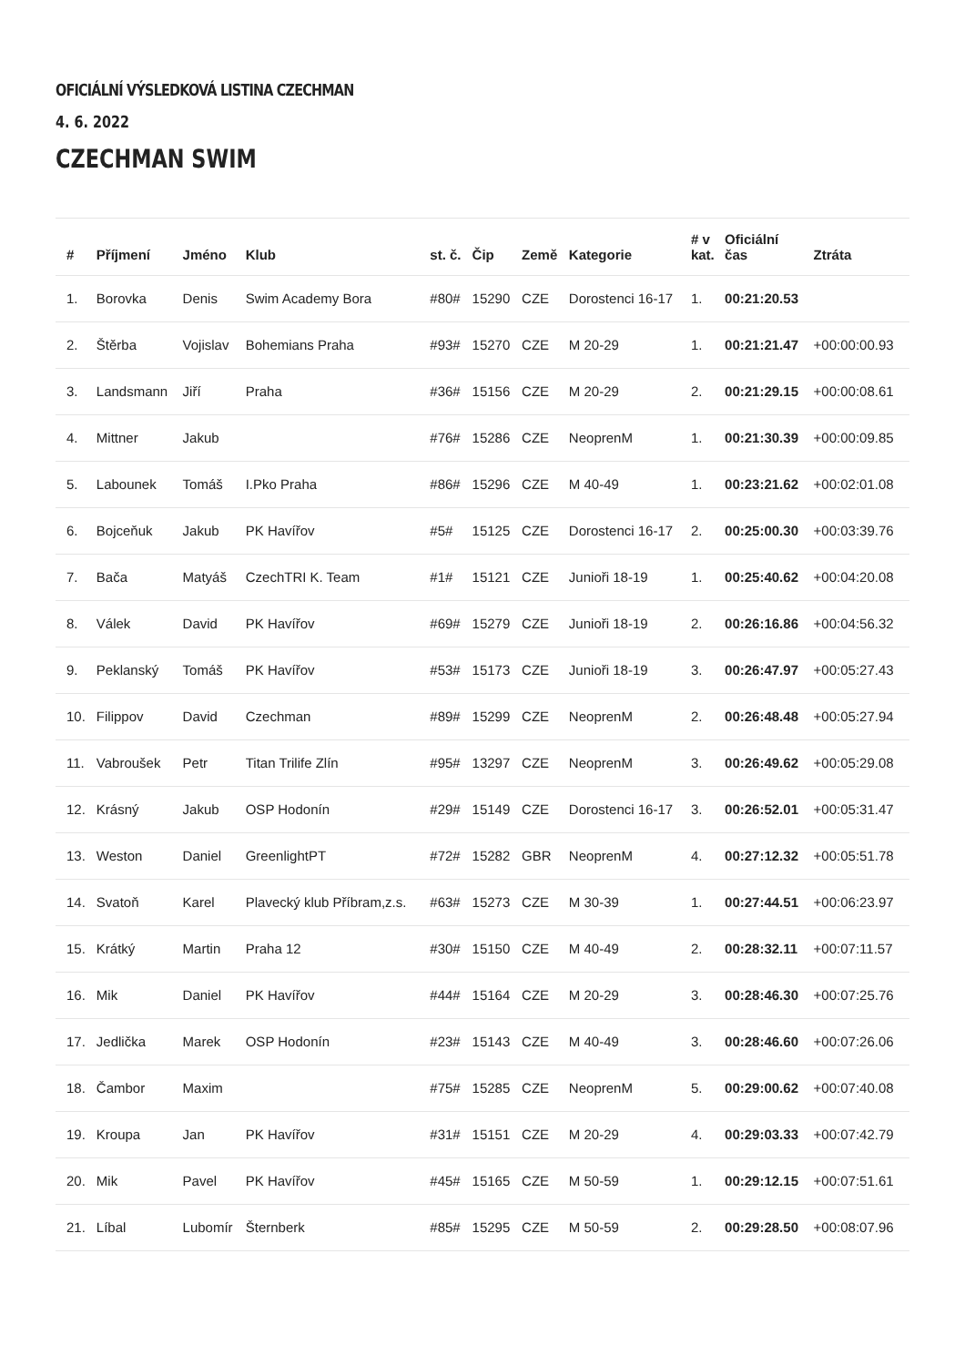OFICIÁLNÍ VÝSLEDKOVÁ LISTINA CZECHMAN
4. 6. 2022
CZECHMAN SWIM
| # | Příjmení | Jméno | Klub | st. č. | Čip | Země | Kategorie | # v kat. | Oficiální čas | Ztráta |
| --- | --- | --- | --- | --- | --- | --- | --- | --- | --- | --- |
| 1. | Borovka | Denis | Swim Academy Bora | #80# | 15290 | CZE | Dorostenci 16-17 | 1. | 00:21:20.53 | |
| 2. | Štěrba | Vojislav | Bohemians Praha | #93# | 15270 | CZE | M 20-29 | 1. | 00:21:21.47 | +00:00:00.93 |
| 3. | Landsmann | Jiří | Praha | #36# | 15156 | CZE | M 20-29 | 2. | 00:21:29.15 | +00:00:08.61 |
| 4. | Mittner | Jakub | | #76# | 15286 | CZE | NeoprenM | 1. | 00:21:30.39 | +00:00:09.85 |
| 5. | Labounek | Tomáš | I.Pko Praha | #86# | 15296 | CZE | M 40-49 | 1. | 00:23:21.62 | +00:02:01.08 |
| 6. | Bojceňuk | Jakub | PK Havířov | #5# | 15125 | CZE | Dorostenci 16-17 | 2. | 00:25:00.30 | +00:03:39.76 |
| 7. | Bača | Matyáš | CzechTRI K. Team | #1# | 15121 | CZE | Junioři 18-19 | 1. | 00:25:40.62 | +00:04:20.08 |
| 8. | Válek | David | PK Havířov | #69# | 15279 | CZE | Junioři 18-19 | 2. | 00:26:16.86 | +00:04:56.32 |
| 9. | Peklanský | Tomáš | PK Havířov | #53# | 15173 | CZE | Junioři 18-19 | 3. | 00:26:47.97 | +00:05:27.43 |
| 10. | Filippov | David | Czechman | #89# | 15299 | CZE | NeoprenM | 2. | 00:26:48.48 | +00:05:27.94 |
| 11. | Vabroušek | Petr | Titan Trilife Zlín | #95# | 13297 | CZE | NeoprenM | 3. | 00:26:49.62 | +00:05:29.08 |
| 12. | Krásný | Jakub | OSP Hodonín | #29# | 15149 | CZE | Dorostenci 16-17 | 3. | 00:26:52.01 | +00:05:31.47 |
| 13. | Weston | Daniel | GreenlightPT | #72# | 15282 | GBR | NeoprenM | 4. | 00:27:12.32 | +00:05:51.78 |
| 14. | Svatoň | Karel | Plavecký klub Příbram,z.s. | #63# | 15273 | CZE | M 30-39 | 1. | 00:27:44.51 | +00:06:23.97 |
| 15. | Krátký | Martin | Praha 12 | #30# | 15150 | CZE | M 40-49 | 2. | 00:28:32.11 | +00:07:11.57 |
| 16. | Mik | Daniel | PK Havířov | #44# | 15164 | CZE | M 20-29 | 3. | 00:28:46.30 | +00:07:25.76 |
| 17. | Jedlička | Marek | OSP Hodonín | #23# | 15143 | CZE | M 40-49 | 3. | 00:28:46.60 | +00:07:26.06 |
| 18. | Čambor | Maxim | | #75# | 15285 | CZE | NeoprenM | 5. | 00:29:00.62 | +00:07:40.08 |
| 19. | Kroupa | Jan | PK Havířov | #31# | 15151 | CZE | M 20-29 | 4. | 00:29:03.33 | +00:07:42.79 |
| 20. | Mik | Pavel | PK Havířov | #45# | 15165 | CZE | M 50-59 | 1. | 00:29:12.15 | +00:07:51.61 |
| 21. | Líbal | Lubomír | Šternberk | #85# | 15295 | CZE | M 50-59 | 2. | 00:29:28.50 | +00:08:07.96 |